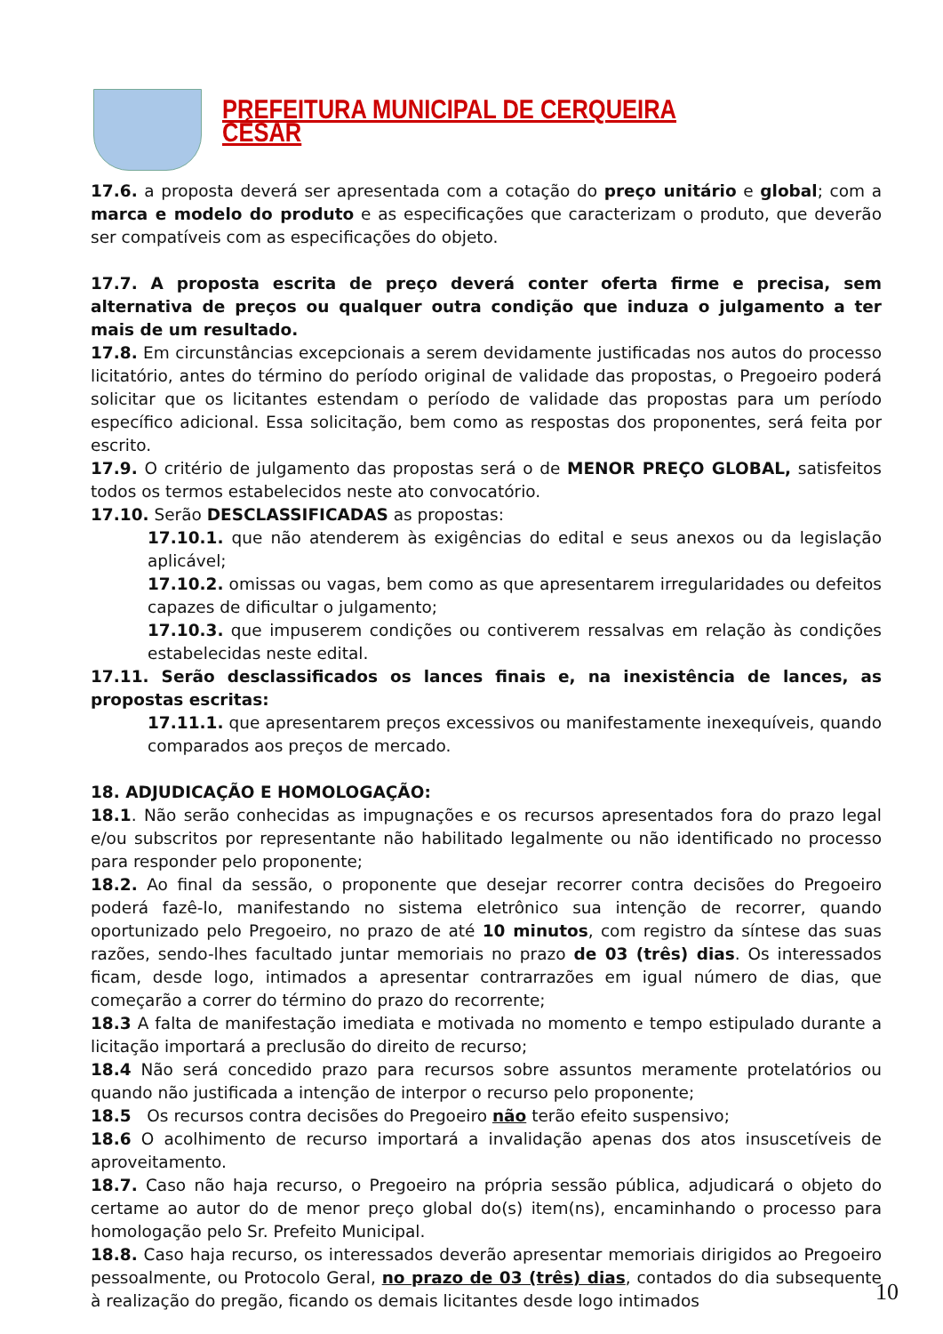PREFEITURA MUNICIPAL DE CERQUEIRA CÉSAR
17.6. a proposta deverá ser apresentada com a cotação do preço unitário e global; com a marca e modelo do produto e as especificações que caracterizam o produto, que deverão ser compatíveis com as especificações do objeto.
17.7. A proposta escrita de preço deverá conter oferta firme e precisa, sem alternativa de preços ou qualquer outra condição que induza o julgamento a ter mais de um resultado.
17.8. Em circunstâncias excepcionais a serem devidamente justificadas nos autos do processo licitatório, antes do término do período original de validade das propostas, o Pregoeiro poderá solicitar que os licitantes estendam o período de validade das propostas para um período específico adicional. Essa solicitação, bem como as respostas dos proponentes, será feita por escrito.
17.9. O critério de julgamento das propostas será o de MENOR PREÇO GLOBAL, satisfeitos todos os termos estabelecidos neste ato convocatório.
17.10. Serão DESCLASSIFICADAS as propostas:
17.10.1. que não atenderem às exigências do edital e seus anexos ou da legislação aplicável;
17.10.2. omissas ou vagas, bem como as que apresentarem irregularidades ou defeitos capazes de dificultar o julgamento;
17.10.3. que impuserem condições ou contiverem ressalvas em relação às condições estabelecidas neste edital.
17.11. Serão desclassificados os lances finais e, na inexistência de lances, as propostas escritas:
17.11.1. que apresentarem preços excessivos ou manifestamente inexequíveis, quando comparados aos preços de mercado.
18. ADJUDICAÇÃO E HOMOLOGAÇÃO:
18.1. Não serão conhecidas as impugnações e os recursos apresentados fora do prazo legal e/ou subscritos por representante não habilitado legalmente ou não identificado no processo para responder pelo proponente;
18.2. Ao final da sessão, o proponente que desejar recorrer contra decisões do Pregoeiro poderá fazê-lo, manifestando no sistema eletrônico sua intenção de recorrer, quando oportunizado pelo Pregoeiro, no prazo de até 10 minutos, com registro da síntese das suas razões, sendo-lhes facultado juntar memoriais no prazo de 03 (três) dias. Os interessados ficam, desde logo, intimados a apresentar contrarrazões em igual número de dias, que começarão a correr do término do prazo do recorrente;
18.3 A falta de manifestação imediata e motivada no momento e tempo estipulado durante a licitação importará a preclusão do direito de recurso;
18.4 Não será concedido prazo para recursos sobre assuntos meramente protelatórios ou quando não justificada a intenção de interpor o recurso pelo proponente;
18.5 Os recursos contra decisões do Pregoeiro não terão efeito suspensivo;
18.6 O acolhimento de recurso importará a invalidação apenas dos atos insuscetíveis de aproveitamento.
18.7. Caso não haja recurso, o Pregoeiro na própria sessão pública, adjudicará o objeto do certame ao autor do de menor preço global do(s) item(ns), encaminhando o processo para homologação pelo Sr. Prefeito Municipal.
18.8. Caso haja recurso, os interessados deverão apresentar memoriais dirigidos ao Pregoeiro pessoalmente, ou Protocolo Geral, no prazo de 03 (três) dias, contados do dia subsequente à realização do pregão, ficando os demais licitantes desde logo intimados
10